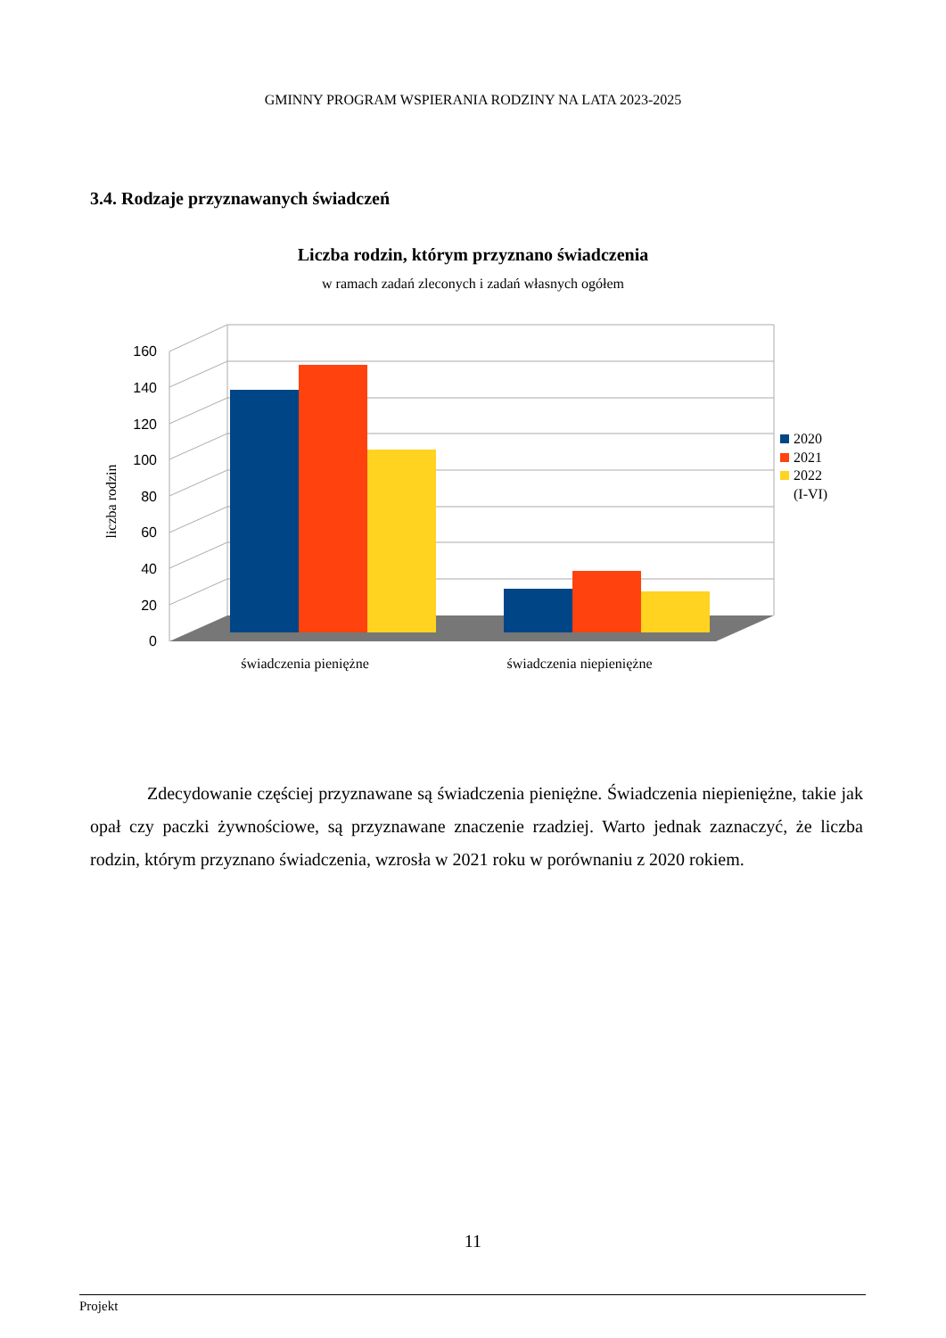GMINNY PROGRAM WSPIERANIA RODZINY NA LATA 2023-2025
3.4. Rodzaje przyznawanych świadczeń
Liczba rodzin, którym przyznano świadczenia
w ramach zadań zleconych i zadań własnych ogółem
160
140
120
100
80
60
40
20
0
liczba rodzin
świadczenia pieniężne
świadczenia niepieniężne
2020
2021
2022
(I-VI)
Zdecydowanie częściej przyznawane są świadczenia pieniężne. Świadczenia niepieniężne, takie jak opał czy paczki żywnościowe, są przyznawane znaczenie rzadziej. Warto jednak zaznaczyć, że liczba rodzin, którym przyznano świadczenia, wzrosła w 2021 roku w porównaniu z 2020 rokiem.
11
Projekt